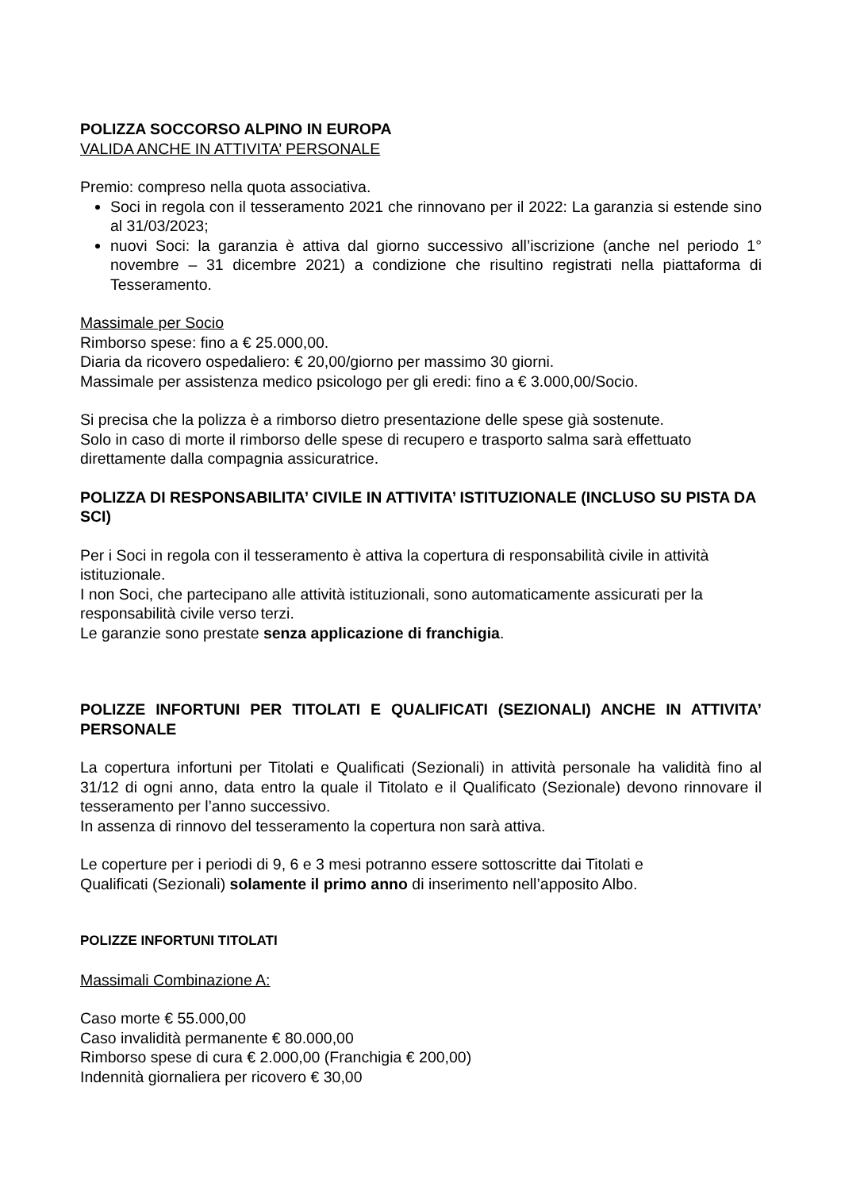POLIZZA SOCCORSO ALPINO IN EUROPA
VALIDA ANCHE IN ATTIVITA’ PERSONALE
Premio: compreso nella quota associativa.
Soci in regola con il tesseramento 2021 che rinnovano per il 2022: La garanzia si estende sino al 31/03/2023;
nuovi Soci: la garanzia è attiva dal giorno successivo all’iscrizione (anche nel periodo 1° novembre – 31 dicembre 2021) a condizione che risultino registrati nella piattaforma di Tesseramento.
Massimale per Socio
Rimborso spese: fino a € 25.000,00.
Diaria da ricovero ospedaliero: € 20,00/giorno per massimo 30 giorni.
Massimale per assistenza medico psicologo per gli eredi: fino a € 3.000,00/Socio.
Si precisa che la polizza è a rimborso dietro presentazione delle spese già sostenute.
Solo in caso di morte il rimborso delle spese di recupero e trasporto salma sarà effettuato direttamente dalla compagnia assicuratrice.
POLIZZA DI RESPONSABILITA’ CIVILE IN ATTIVITA’ ISTITUZIONALE (INCLUSO SU PISTA DA SCI)
Per i Soci in regola con il tesseramento è attiva la copertura di responsabilità civile in attività istituzionale.
I non Soci, che partecipano alle attività istituzionali, sono automaticamente assicurati per la responsabilità civile verso terzi.
Le garanzie sono prestate senza applicazione di franchigia.
POLIZZE INFORTUNI PER TITOLATI E QUALIFICATI (SEZIONALI) ANCHE IN ATTIVITA’ PERSONALE
La copertura infortuni per Titolati e Qualificati (Sezionali) in attività personale ha validità fino al 31/12 di ogni anno, data entro la quale il Titolato e il Qualificato (Sezionale) devono rinnovare il tesseramento per l’anno successivo.
In assenza di rinnovo del tesseramento la copertura non sarà attiva.
Le coperture per i periodi di 9, 6 e 3 mesi potranno essere sottoscritte dai Titolati e
Qualificati (Sezionali) solamente il primo anno di inserimento nell’apposito Albo.
POLIZZE INFORTUNI TITOLATI
Massimali Combinazione A:
Caso morte € 55.000,00
Caso invalidità permanente € 80.000,00
Rimborso spese di cura € 2.000,00 (Franchigia € 200,00)
Indennità giornaliera per ricovero € 30,00